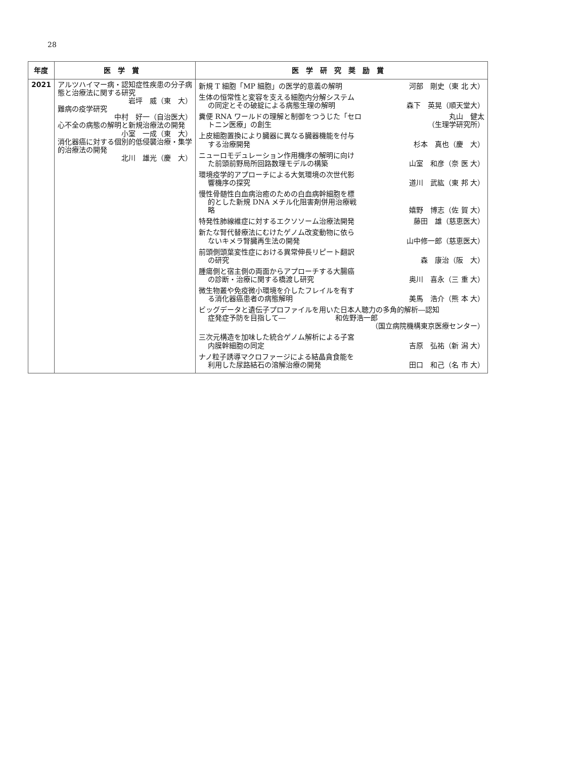28
| 年度 | 医学賞 | 医学研究奨励賞 |
| --- | --- | --- |
| 2021 | アルツハイマー病・認知症性疾患の分子病態と治療法に関する研究 岩坪 威（東 大） 難病の疫学研究 中村 好一（自治医大） 心不全の病態の解明と新規治療法の開発 小室 一成（東 大） 消化器癌に対する個別的低侵襲治療・集学的治療法の開発 北川 雄光（慶 大） | 新規 T 細胞「MP 細胞」の医学的意義の解明 河部 剛史（東 北 大） 生体の恒常性と変容を支える細胞内分解システム の同定とその破綻による病態生理の解明 森下 英晃（順天堂大） 糞便 RNA ワールドの理解と制御をつうじた「セロ トニン医療」の創生 丸山 健太 （生理学研究所） 上皮細胞置換により臓器に異なる臓器機能を付与 する治療開発 杉本 真也（慶 大） ニューロモデュレーション作用機序の解明に向け た前頭前野局所回路数理モデルの構築 山室 和彦（奈 医 大） 環境疫学的アプローチによる大気環境の次世代影 響機序の探究 道川 武紘（東 邦 大） 慢性骨髄性白血病治癒のための白血病幹細胞を標 的とした新規 DNA メチル化阻害剤併用治療戦 略 嬉野 博志（佐 賀 大） 特発性肺線維症に対するエクソソーム治療法開発 藤田 雄（慈恵医大） 新たな腎代替療法にむけたゲノム改変動物に依ら ないキメラ腎臓再生法の開発 山中修一郎（慈恵医大） 前頭側頭葉変性症における異常伸長リピート翻訳 の研究 森 康治（阪 大） 腫瘍側と宿主側の両面からアプローチする大腸癌 の診断・治療に関する橋渡し研究 奥川 喜永（三 重 大） 微生物叢や免疫微小環境を介したフレイルを有す る消化器癌患者の病態解明 美馬 浩介（熊 本 大） ビッグデータと遺伝子プロファイルを用いた日本人聴力の多角的解析―認知 症発症予防を目指して― 和佐野浩一郎 （国立病院機構東京医療センター） 三次元構造を加味した統合ゲノム解析による子宮 内膜幹細胞の同定 吉原 弘祐（新 潟 大） ナノ粒子誘導マクロファージによる結晶貪食能を 利用した尿路結石の溶解治療の開発 田口 和己（名 市 大） |